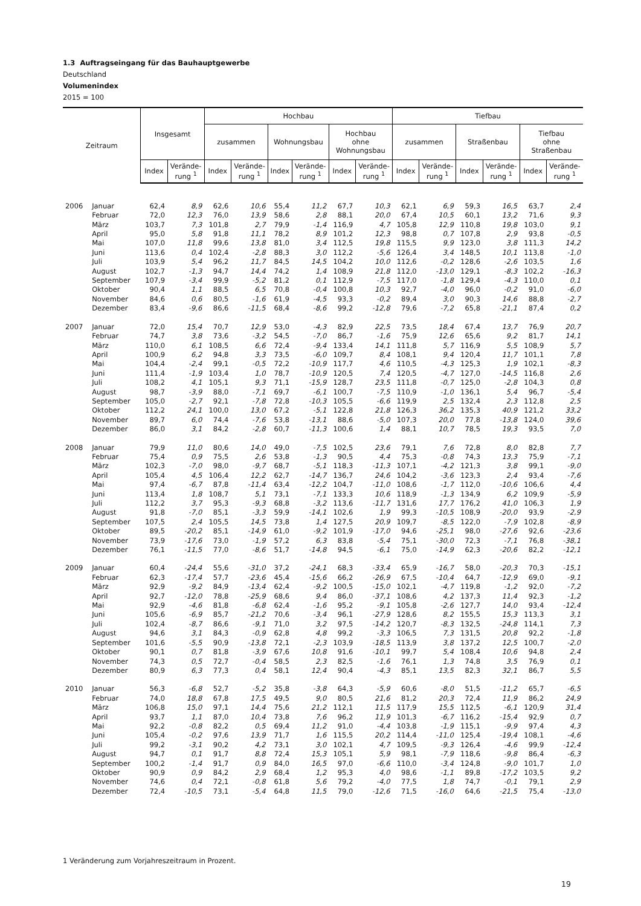1.3 Auftragseingang für das Bauhauptgewerbe
Deutschland
Volumenindex
2015 = 100
| Zeitraum | | Insgesamt | | Hochbau | | | | | | Tiefbau | | | | | |
| --- | --- | --- | --- | --- | --- | --- | --- | --- | --- | --- | --- | --- | --- | --- | --- |
| | | | | zusammen | | Wohnungsbau | | Hochbau ohne Wohnungsbau | | zusammen | | Straßenbau | | Tiefbau ohne Straßenbau | |
| | | Index | Verände- rung <sup>1</sup> | Index | Verände- rung <sup>1</sup> | Index | Verände- rung <sup>1</sup> | Index | Verände- rung <sup>1</sup> | Index | Verände- rung <sup>1</sup> | Index | Verände- rung <sup>1</sup> | Index | Verände- rung <sup>1</sup> |
| 2006 | Januar | 62,4 | 8,9 | 62,6 | 10,6 | 55,4 | 11,2 | 67,7 | 10,3 | 62,1 | 6,9 | 59,3 | 16,5 | 63,7 | 2,4 |
| | Februar | 72,0 | 12,3 | 76,0 | 13,9 | 58,6 | 2,8 | 88,1 | 20,0 | 67,4 | 10,5 | 60,1 | 13,2 | 71,6 | 9,3 |
| | März | 103,7 | 7,3 | 101,8 | 2,7 | 79,9 | -1,4 | 116,9 | 4,7 | 105,8 | 12,9 | 110,8 | 19,8 | 103,0 | 9,1 |
| | April | 95,0 | 5,8 | 91,8 | 11,1 | 78,2 | 8,9 | 101,2 | 12,3 | 98,8 | 0,7 | 107,8 | 2,9 | 93,8 | -0,5 |
| | Mai | 107,0 | 11,8 | 99,6 | 13,8 | 81,0 | 3,4 | 112,5 | 19,8 | 115,5 | 9,9 | 123,0 | 3,8 | 111,3 | 14,2 |
| | Juni | 113,6 | 0,4 | 102,4 | -2,8 | 88,3 | 3,0 | 112,2 | -5,6 | 126,4 | 3,4 | 148,5 | 10,1 | 113,8 | -1,0 |
| | Juli | 103,9 | 5,4 | 96,2 | 11,7 | 84,5 | 14,5 | 104,2 | 10,0 | 112,6 | -0,2 | 128,6 | -2,6 | 103,5 | 1,6 |
| | August | 102,7 | -1,3 | 94,7 | 14,4 | 74,2 | 1,4 | 108,9 | 21,8 | 112,0 | -13,0 | 129,1 | -8,3 | 102,2 | -16,3 |
| | September | 107,9 | -3,4 | 99,9 | -5,2 | 81,2 | 0,1 | 112,9 | -7,5 | 117,0 | -1,8 | 129,4 | -4,3 | 110,0 | 0,1 |
| | Oktober | 90,4 | 1,1 | 88,5 | 6,5 | 70,8 | -0,4 | 100,8 | 10,3 | 92,7 | -4,0 | 96,0 | -0,2 | 91,0 | -6,0 |
| | November | 84,6 | 0,6 | 80,5 | -1,6 | 61,9 | -4,5 | 93,3 | -0,2 | 89,4 | 3,0 | 90,3 | 14,6 | 88,8 | -2,7 |
| | Dezember | 83,4 | -9,6 | 86,6 | -11,5 | 68,4 | -8,6 | 99,2 | -12,8 | 79,6 | -7,2 | 65,8 | -21,1 | 87,4 | 0,2 |
| 2007 | Januar | 72,0 | 15,4 | 70,7 | 12,9 | 53,0 | -4,3 | 82,9 | 22,5 | 73,5 | 18,4 | 67,4 | 13,7 | 76,9 | 20,7 |
| | Februar | 74,7 | 3,8 | 73,6 | -3,2 | 54,5 | -7,0 | 86,7 | -1,6 | 75,9 | 12,6 | 65,6 | 9,2 | 81,7 | 14,1 |
| | März | 110,0 | 6,1 | 108,5 | 6,6 | 72,4 | -9,4 | 133,4 | 14,1 | 111,8 | 5,7 | 116,9 | 5,5 | 108,9 | 5,7 |
| | April | 100,9 | 6,2 | 94,8 | 3,3 | 73,5 | -6,0 | 109,7 | 8,4 | 108,1 | 9,4 | 120,4 | 11,7 | 101,1 | 7,8 |
| | Mai | 104,4 | -2,4 | 99,1 | -0,5 | 72,2 | -10,9 | 117,7 | 4,6 | 110,5 | -4,3 | 125,3 | 1,9 | 102,1 | -8,3 |
| | Juni | 111,4 | -1,9 | 103,4 | 1,0 | 78,7 | -10,9 | 120,5 | 7,4 | 120,5 | -4,7 | 127,0 | -14,5 | 116,8 | 2,6 |
| | Juli | 108,2 | 4,1 | 105,1 | 9,3 | 71,1 | -15,9 | 128,7 | 23,5 | 111,8 | -0,7 | 125,0 | -2,8 | 104,3 | 0,8 |
| | August | 98,7 | -3,9 | 88,0 | -7,1 | 69,7 | -6,1 | 100,7 | -7,5 | 110,9 | -1,0 | 136,1 | 5,4 | 96,7 | -5,4 |
| | September | 105,0 | -2,7 | 92,1 | -7,8 | 72,8 | -10,3 | 105,5 | -6,6 | 119,9 | 2,5 | 132,4 | 2,3 | 112,8 | 2,5 |
| | Oktober | 112,2 | 24,1 | 100,0 | 13,0 | 67,2 | -5,1 | 122,8 | 21,8 | 126,3 | 36,2 | 135,3 | 40,9 | 121,2 | 33,2 |
| | November | 89,7 | 6,0 | 74,4 | -7,6 | 53,8 | -13,1 | 88,6 | -5,0 | 107,3 | 20,0 | 77,8 | -13,8 | 124,0 | 39,6 |
| | Dezember | 86,0 | 3,1 | 84,2 | -2,8 | 60,7 | -11,3 | 100,6 | 1,4 | 88,1 | 10,7 | 78,5 | 19,3 | 93,5 | 7,0 |
| 2008 | Januar | 79,9 | 11,0 | 80,6 | 14,0 | 49,0 | -7,5 | 102,5 | 23,6 | 79,1 | 7,6 | 72,8 | 8,0 | 82,8 | 7,7 |
| | Februar | 75,4 | 0,9 | 75,5 | 2,6 | 53,8 | -1,3 | 90,5 | 4,4 | 75,3 | -0,8 | 74,3 | 13,3 | 75,9 | -7,1 |
| | März | 102,3 | -7,0 | 98,0 | -9,7 | 68,7 | -5,1 | 118,3 | -11,3 | 107,1 | -4,2 | 121,3 | 3,8 | 99,1 | -9,0 |
| | April | 105,4 | 4,5 | 106,4 | 12,2 | 62,7 | -14,7 | 136,7 | 24,6 | 104,2 | -3,6 | 123,3 | 2,4 | 93,4 | -7,6 |
| | Mai | 97,4 | -6,7 | 87,8 | -11,4 | 63,4 | -12,2 | 104,7 | -11,0 | 108,6 | -1,7 | 112,0 | -10,6 | 106,6 | 4,4 |
| | Juni | 113,4 | 1,8 | 108,7 | 5,1 | 73,1 | -7,1 | 133,3 | 10,6 | 118,9 | -1,3 | 134,9 | 6,2 | 109,9 | -5,9 |
| | Juli | 112,2 | 3,7 | 95,3 | -9,3 | 68,8 | -3,2 | 113,6 | -11,7 | 131,6 | 17,7 | 176,2 | 41,0 | 106,3 | 1,9 |
| | August | 91,8 | -7,0 | 85,1 | -3,3 | 59,9 | -14,1 | 102,6 | 1,9 | 99,3 | -10,5 | 108,9 | -20,0 | 93,9 | -2,9 |
| | September | 107,5 | 2,4 | 105,5 | 14,5 | 73,8 | 1,4 | 127,5 | 20,9 | 109,7 | -8,5 | 122,0 | -7,9 | 102,8 | -8,9 |
| | Oktober | 89,5 | -20,2 | 85,1 | -14,9 | 61,0 | -9,2 | 101,9 | -17,0 | 94,6 | -25,1 | 98,0 | -27,6 | 92,6 | -23,6 |
| | November | 73,9 | -17,6 | 73,0 | -1,9 | 57,2 | 6,3 | 83,8 | -5,4 | 75,1 | -30,0 | 72,3 | -7,1 | 76,8 | -38,1 |
| | Dezember | 76,1 | -11,5 | 77,0 | -8,6 | 51,7 | -14,8 | 94,5 | -6,1 | 75,0 | -14,9 | 62,3 | -20,6 | 82,2 | -12,1 |
| 2009 | Januar | 60,4 | -24,4 | 55,6 | -31,0 | 37,2 | -24,1 | 68,3 | -33,4 | 65,9 | -16,7 | 58,0 | -20,3 | 70,3 | -15,1 |
| | Februar | 62,3 | -17,4 | 57,7 | -23,6 | 45,4 | -15,6 | 66,2 | -26,9 | 67,5 | -10,4 | 64,7 | -12,9 | 69,0 | -9,1 |
| | März | 92,9 | -9,2 | 84,9 | -13,4 | 62,4 | -9,2 | 100,5 | -15,0 | 102,1 | -4,7 | 119,8 | -1,2 | 92,0 | -7,2 |
| | April | 92,7 | -12,0 | 78,8 | -25,9 | 68,6 | 9,4 | 86,0 | -37,1 | 108,6 | 4,2 | 137,3 | 11,4 | 92,3 | -1,2 |
| | Mai | 92,9 | -4,6 | 81,8 | -6,8 | 62,4 | -1,6 | 95,2 | -9,1 | 105,8 | -2,6 | 127,7 | 14,0 | 93,4 | -12,4 |
| | Juni | 105,6 | -6,9 | 85,7 | -21,2 | 70,6 | -3,4 | 96,1 | -27,9 | 128,6 | 8,2 | 155,5 | 15,3 | 113,3 | 3,1 |
| | Juli | 102,4 | -8,7 | 86,6 | -9,1 | 71,0 | 3,2 | 97,5 | -14,2 | 120,7 | -8,3 | 132,5 | -24,8 | 114,1 | 7,3 |
| | August | 94,6 | 3,1 | 84,3 | -0,9 | 62,8 | 4,8 | 99,2 | -3,3 | 106,5 | 7,3 | 131,5 | 20,8 | 92,2 | -1,8 |
| | September | 101,6 | -5,5 | 90,9 | -13,8 | 72,1 | -2,3 | 103,9 | -18,5 | 113,9 | 3,8 | 137,2 | 12,5 | 100,7 | -2,0 |
| | Oktober | 90,1 | 0,7 | 81,8 | -3,9 | 67,6 | 10,8 | 91,6 | -10,1 | 99,7 | 5,4 | 108,4 | 10,6 | 94,8 | 2,4 |
| | November | 74,3 | 0,5 | 72,7 | -0,4 | 58,5 | 2,3 | 82,5 | -1,6 | 76,1 | 1,3 | 74,8 | 3,5 | 76,9 | 0,1 |
| | Dezember | 80,9 | 6,3 | 77,3 | 0,4 | 58,1 | 12,4 | 90,4 | -4,3 | 85,1 | 13,5 | 82,3 | 32,1 | 86,7 | 5,5 |
| 2010 | Januar | 56,3 | -6,8 | 52,7 | -5,2 | 35,8 | -3,8 | 64,3 | -5,9 | 60,6 | -8,0 | 51,5 | -11,2 | 65,7 | -6,5 |
| | Februar | 74,0 | 18,8 | 67,8 | 17,5 | 49,5 | 9,0 | 80,5 | 21,6 | 81,2 | 20,3 | 72,4 | 11,9 | 86,2 | 24,9 |
| | März | 106,8 | 15,0 | 97,1 | 14,4 | 75,6 | 21,2 | 112,1 | 11,5 | 117,9 | 15,5 | 112,5 | -6,1 | 120,9 | 31,4 |
| | April | 93,7 | 1,1 | 87,0 | 10,4 | 73,8 | 7,6 | 96,2 | 11,9 | 101,3 | -6,7 | 116,2 | -15,4 | 92,9 | 0,7 |
| | Mai | 92,2 | -0,8 | 82,2 | 0,5 | 69,4 | 11,2 | 91,0 | -4,4 | 103,8 | -1,9 | 115,1 | -9,9 | 97,4 | 4,3 |
| | Juni | 105,4 | -0,2 | 97,6 | 13,9 | 71,7 | 1,6 | 115,5 | 20,2 | 114,4 | -11,0 | 125,4 | -19,4 | 108,1 | -4,6 |
| | Juli | 99,2 | -3,1 | 90,2 | 4,2 | 73,1 | 3,0 | 102,1 | 4,7 | 109,5 | -9,3 | 126,4 | -4,6 | 99,9 | -12,4 |
| | August | 94,7 | 0,1 | 91,7 | 8,8 | 72,4 | 15,3 | 105,1 | 5,9 | 98,1 | -7,9 | 118,6 | -9,8 | 86,4 | -6,3 |
| | September | 100,2 | -1,4 | 91,7 | 0,9 | 84,0 | 16,5 | 97,0 | -6,6 | 110,0 | -3,4 | 124,8 | -9,0 | 101,7 | 1,0 |
| | Oktober | 90,9 | 0,9 | 84,2 | 2,9 | 68,4 | 1,2 | 95,3 | 4,0 | 98,6 | -1,1 | 89,8 | -17,2 | 103,5 | 9,2 |
| | November | 74,6 | 0,4 | 72,1 | -0,8 | 61,8 | 5,6 | 79,2 | -4,0 | 77,5 | 1,8 | 74,7 | -0,1 | 79,1 | 2,9 |
| | Dezember | 72,4 | -10,5 | 73,1 | -5,4 | 64,8 | 11,5 | 79,0 | -12,6 | 71,5 | -16,0 | 64,6 | -21,5 | 75,4 | -13,0 |
1 Veränderung zum Vorjahreszeitraum in Prozent.
19